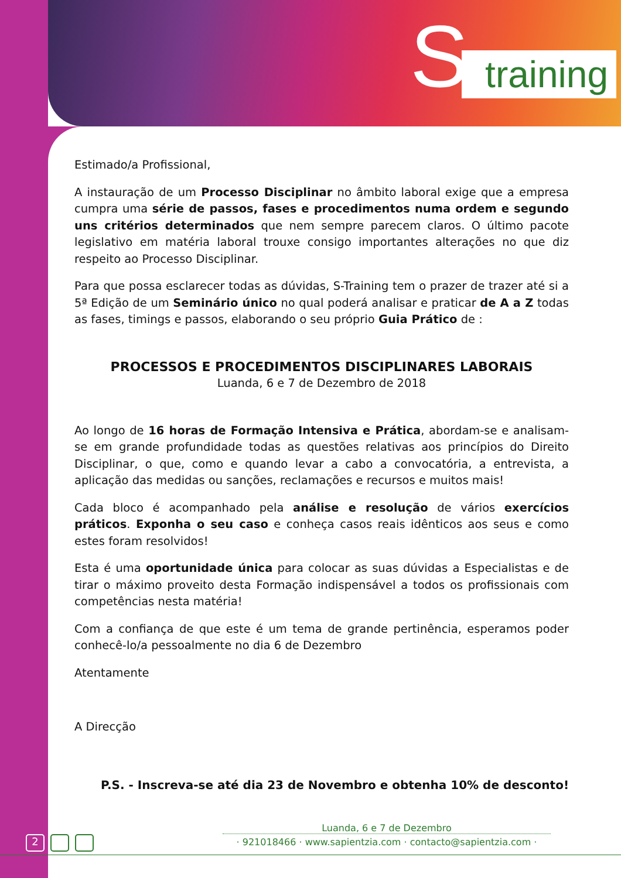S training
Estimado/a Profissional,
A instauração de um Processo Disciplinar no âmbito laboral exige que a empresa cumpra uma série de passos, fases e procedimentos numa ordem e segundo uns critérios determinados que nem sempre parecem claros. O último pacote legislativo em matéria laboral trouxe consigo importantes alterações no que diz respeito ao Processo Disciplinar.
Para que possa esclarecer todas as dúvidas, S-Training tem o prazer de trazer até si a 5ª Edição de um Seminário único no qual poderá analisar e praticar de A a Z todas as fases, timings e passos, elaborando o seu próprio Guia Prático de :
PROCESSOS E PROCEDIMENTOS DISCIPLINARES LABORAIS
Luanda, 6 e 7 de Dezembro de 2018
Ao longo de 16 horas de Formação Intensiva e Prática, abordam-se e analisam-se em grande profundidade todas as questões relativas aos princípios do Direito Disciplinar, o que, como e quando levar a cabo a convocatória, a entrevista, a aplicação das medidas ou sanções, reclamações e recursos e muitos mais!
Cada bloco é acompanhado pela análise e resolução de vários exercícios práticos. Exponha o seu caso e conheça casos reais idênticos aos seus e como estes foram resolvidos!
Esta é uma oportunidade única para colocar as suas dúvidas a Especialistas e de tirar o máximo proveito desta Formação indispensável a todos os profissionais com competências nesta matéria!
Com a confiança de que este é um tema de grande pertinência, esperamos poder conhecê-lo/a pessoalmente no dia 6 de Dezembro
Atentamente
A Direcção
P.S. - Inscreva-se até dia 23 de Novembro e obtenha 10% de desconto!
2
Luanda, 6 e 7 de Dezembro
· 921018466 · www.sapientzia.com · contacto@sapientzia.com ·